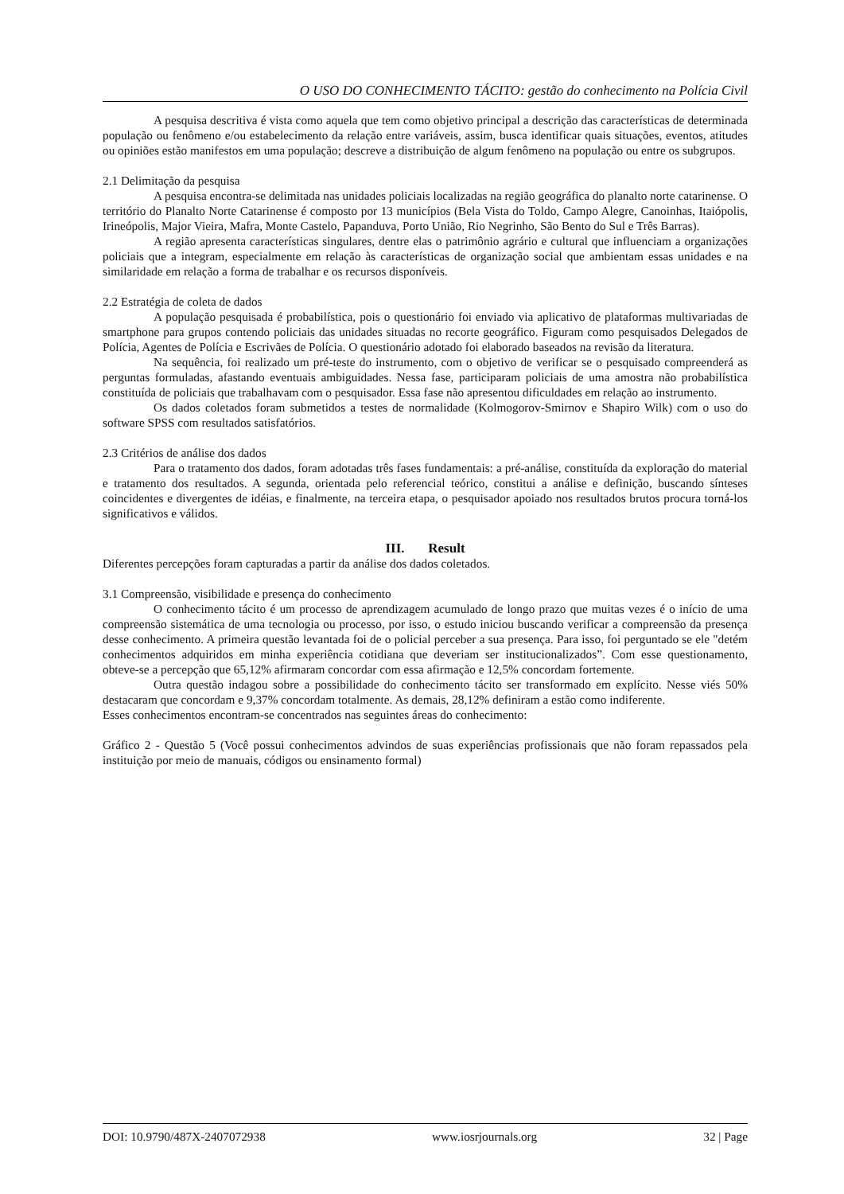O USO DO CONHECIMENTO TÁCITO: gestão do conhecimento na Polícia Civil
A pesquisa descritiva é vista como aquela que tem como objetivo principal a descrição das características de determinada população ou fenômeno e/ou estabelecimento da relação entre variáveis, assim, busca identificar quais situações, eventos, atitudes ou opiniões estão manifestos em uma população; descreve a distribuição de algum fenômeno na população ou entre os subgrupos.
2.1 Delimitação da pesquisa
A pesquisa encontra-se delimitada nas unidades policiais localizadas na região geográfica do planalto norte catarinense. O território do Planalto Norte Catarinense é composto por 13 municípios (Bela Vista do Toldo, Campo Alegre, Canoinhas, Itaiópolis, Irineópolis, Major Vieira, Mafra, Monte Castelo, Papanduva, Porto União, Rio Negrinho, São Bento do Sul e Três Barras).
A região apresenta características singulares, dentre elas o patrimônio agrário e cultural que influenciam a organizações policiais que a integram, especialmente em relação às características de organização social que ambientam essas unidades e na similaridade em relação a forma de trabalhar e os recursos disponíveis.
2.2 Estratégia de coleta de dados
A população pesquisada é probabilística, pois o questionário foi enviado via aplicativo de plataformas multivariadas de smartphone para grupos contendo policiais das unidades situadas no recorte geográfico. Figuram como pesquisados Delegados de Polícia, Agentes de Polícia e Escrivães de Polícia. O questionário adotado foi elaborado baseados na revisão da literatura.
Na sequência, foi realizado um pré-teste do instrumento, com o objetivo de verificar se o pesquisado compreenderá as perguntas formuladas, afastando eventuais ambiguidades. Nessa fase, participaram policiais de uma amostra não probabilística constituída de policiais que trabalhavam com o pesquisador. Essa fase não apresentou dificuldades em relação ao instrumento.
Os dados coletados foram submetidos a testes de normalidade (Kolmogorov-Smirnov e Shapiro Wilk) com o uso do software SPSS com resultados satisfatórios.
2.3 Critérios de análise dos dados
Para o tratamento dos dados, foram adotadas três fases fundamentais: a pré-análise, constituída da exploração do material e tratamento dos resultados. A segunda, orientada pelo referencial teórico, constitui a análise e definição, buscando sínteses coincidentes e divergentes de idéias, e finalmente, na terceira etapa, o pesquisador apoiado nos resultados brutos procura torná-los significativos e válidos.
III. Result
Diferentes percepções foram capturadas a partir da análise dos dados coletados.
3.1 Compreensão, visibilidade e presença do conhecimento
O conhecimento tácito é um processo de aprendizagem acumulado de longo prazo que muitas vezes é o início de uma compreensão sistemática de uma tecnologia ou processo, por isso, o estudo iniciou buscando verificar a compreensão da presença desse conhecimento. A primeira questão levantada foi de o policial perceber a sua presença. Para isso, foi perguntado se ele "detém conhecimentos adquiridos em minha experiência cotidiana que deveriam ser institucionalizados”. Com esse questionamento, obteve-se a percepção que 65,12% afirmaram concordar com essa afirmação e 12,5% concordam fortemente.
Outra questão indagou sobre a possibilidade do conhecimento tácito ser transformado em explícito. Nesse viés 50% destacaram que concordam e 9,37% concordam totalmente. As demais, 28,12% definiram a estão como indiferente.
Esses conhecimentos encontram-se concentrados nas seguintes áreas do conhecimento:
Gráfico 2 - Questão 5 (Você possui conhecimentos advindos de suas experiências profissionais que não foram repassados pela instituição por meio de manuais, códigos ou ensinamento formal)
DOI: 10.9790/487X-2407072938 www.iosrjournals.org 32 | Page